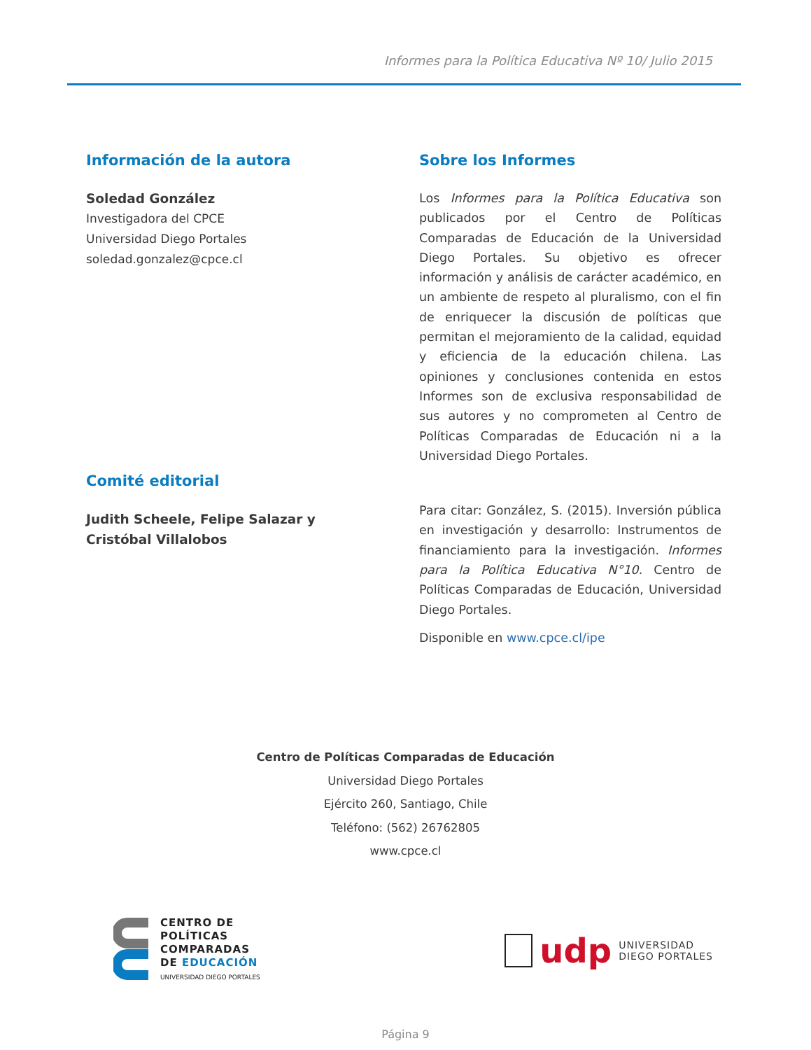Informes para la Política Educativa Nº 10/ Julio 2015
Información de la autora
Soledad González
Investigadora del CPCE
Universidad Diego Portales
soledad.gonzalez@cpce.cl
Comité editorial
Judith Scheele, Felipe Salazar y
Cristóbal Villalobos
Sobre los Informes
Los Informes para la Política Educativa son publicados por el Centro de Políticas Comparadas de Educación de la Universidad Diego Portales. Su objetivo es ofrecer información y análisis de carácter académico, en un ambiente de respeto al pluralismo, con el fin de enriquecer la discusión de políticas que permitan el mejoramiento de la calidad, equidad y eficiencia de la educación chilena. Las opiniones y conclusiones contenida en estos Informes son de exclusiva responsabilidad de sus autores y no comprometen al Centro de Políticas Comparadas de Educación ni a la Universidad Diego Portales.
Para citar: González, S. (2015). Inversión pública en investigación y desarrollo: Instrumentos de financiamiento para la investigación. Informes para la Política Educativa N°10. Centro de Políticas Comparadas de Educación, Universidad Diego Portales.
Disponible en www.cpce.cl/ipe
Centro de Políticas Comparadas de Educación
Universidad Diego Portales
Ejército 260, Santiago, Chile
Teléfono: (562) 26762805
www.cpce.cl
CENTRO DE
POLÍTICAS
COMPARADAS
DE EDUCACIÓN
UNIVERSIDAD DIEGO PORTALES
udp UNIVERSIDAD
DIEGO PORTALES
Página 9